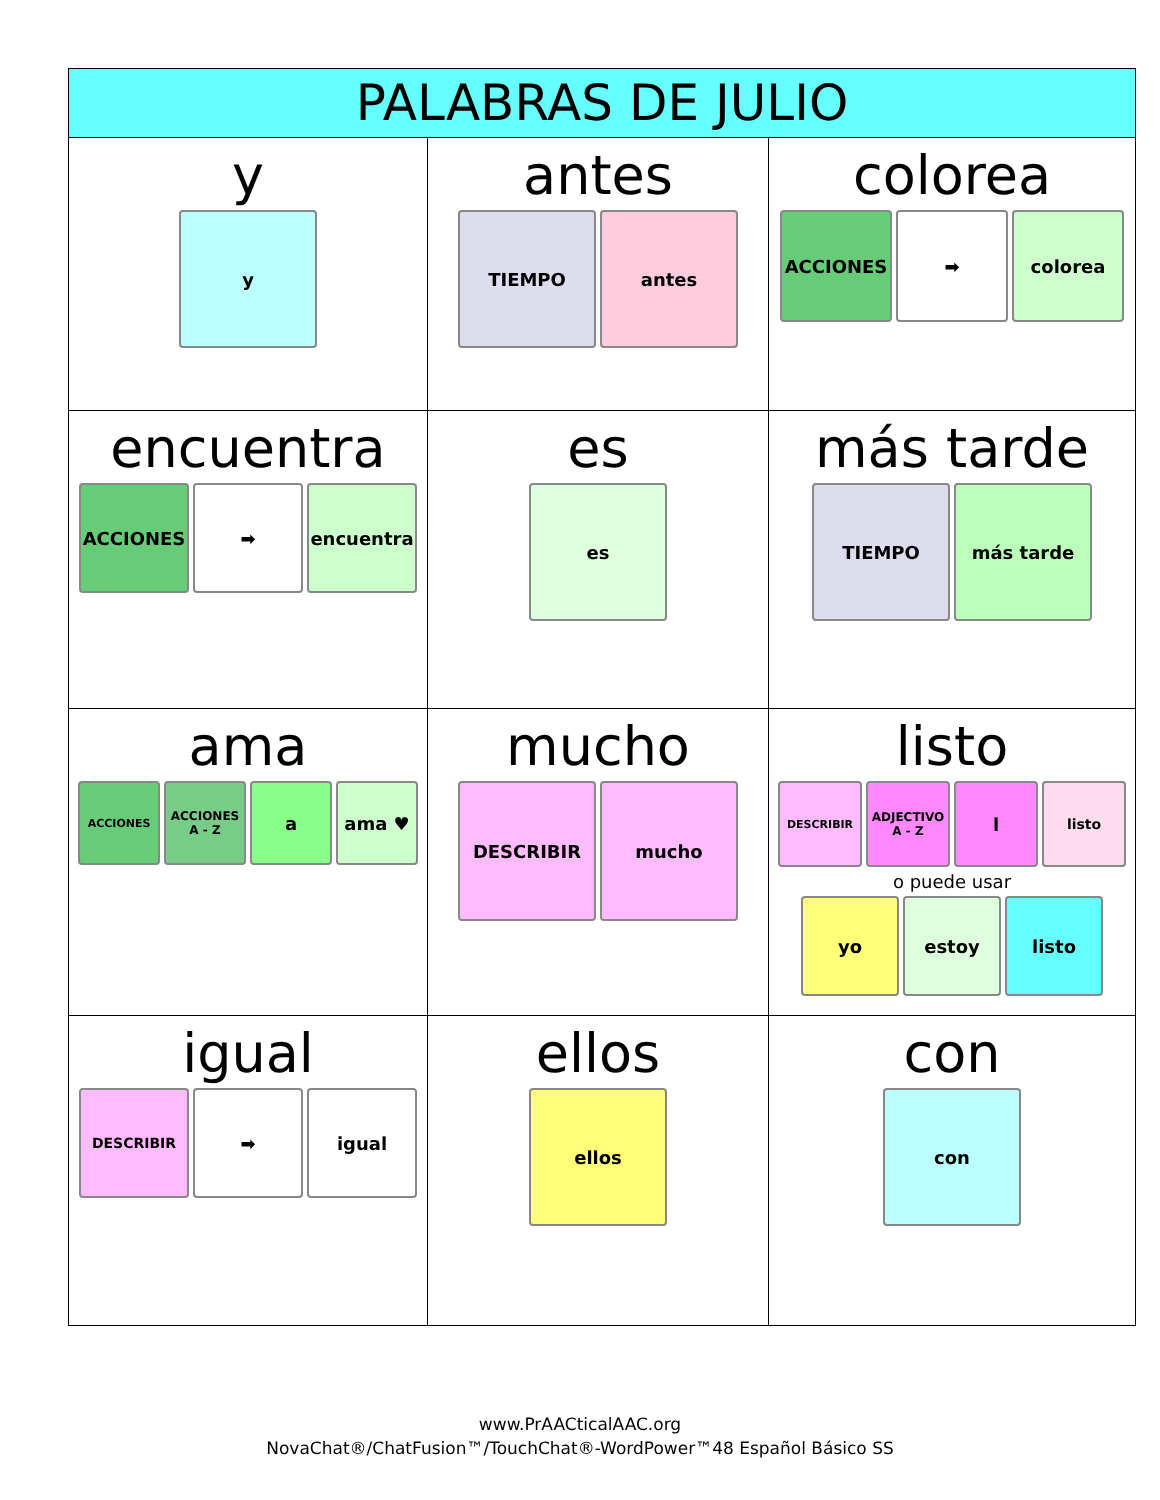| PALABRAS DE JULIO | | |
| --- | --- | --- |
| y y | antes TIEMPO antes | colorea ACCIONES ➡ colorea |
| encuentra ACCIONES ➡ encuentra | es es | más tarde TIEMPO más tarde |
| ama ACCIONES ACCIONES A - Z a ama ♥ | mucho DESCRIBIR mucho | listo DESCRIBIR ADJECTIVO A - Z l listo o puede usar yo estoy listo |
| igual DESCRIBIR ➡ igual | ellos ellos | con con |
www.PrAACticalAAC.org
NovaChat®/ChatFusion™/TouchChat®-WordPower™48 Español Básico SS